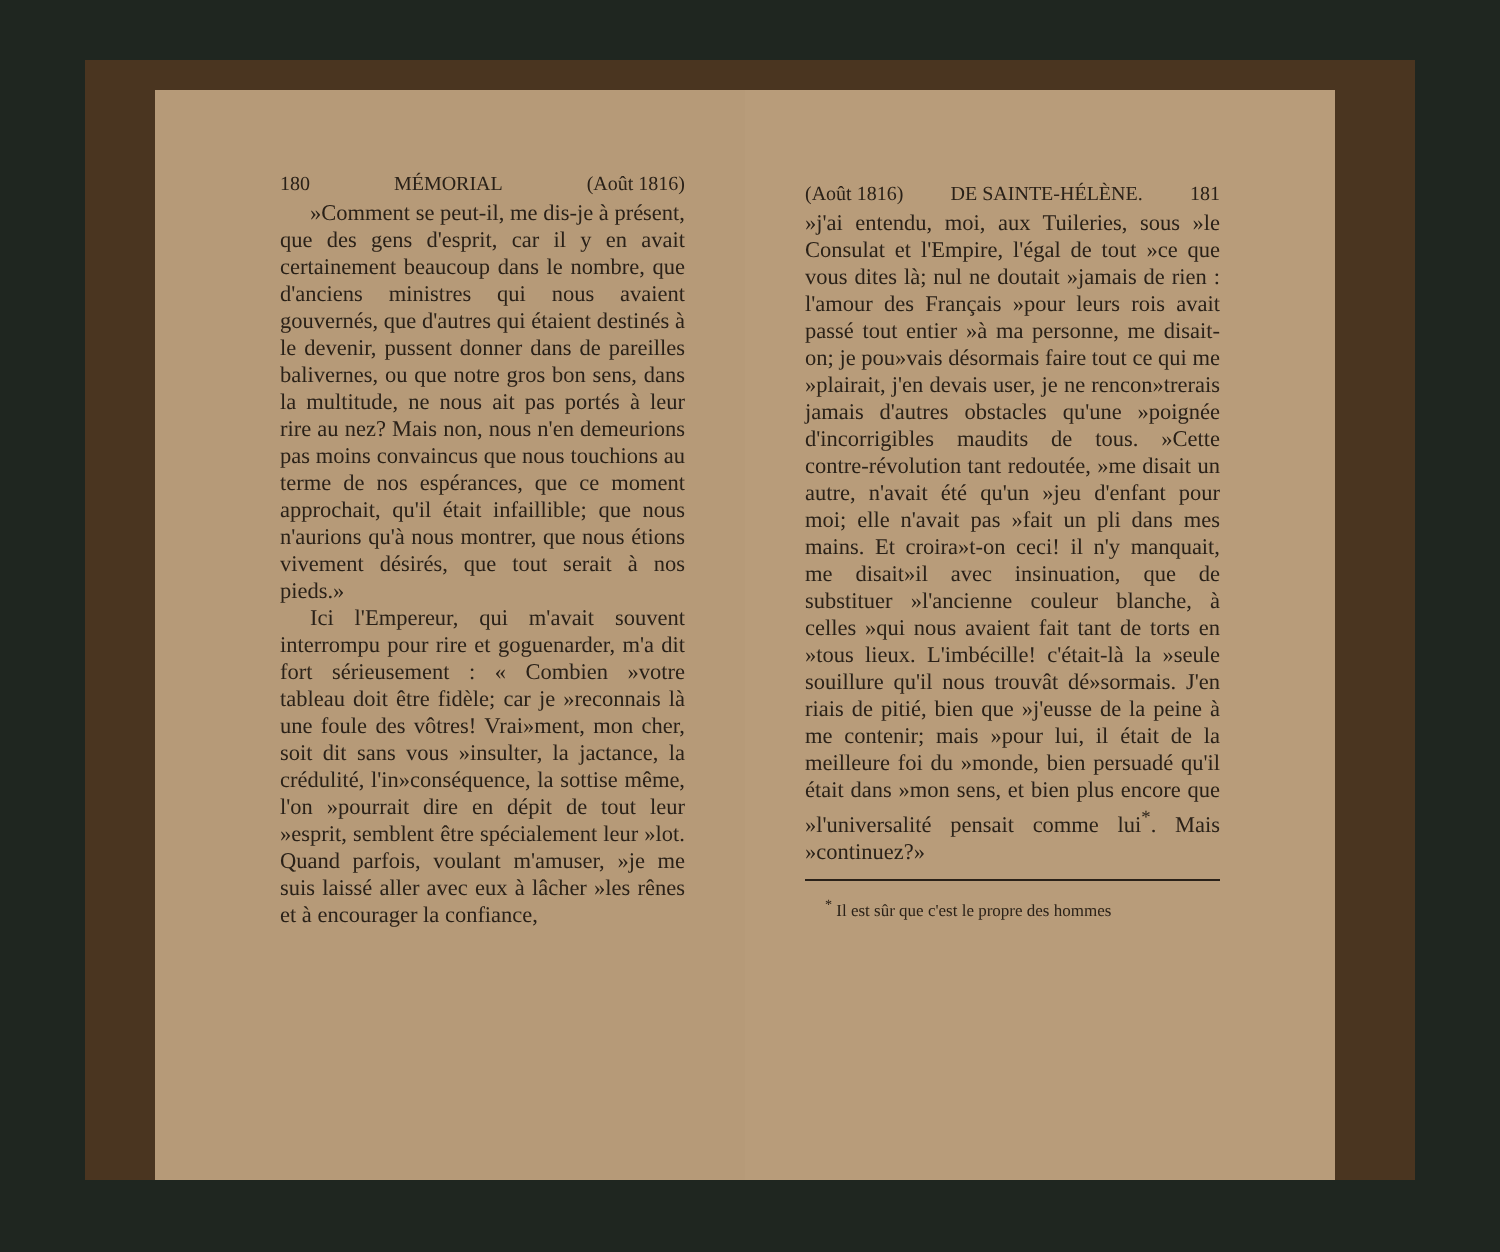180 MÉMORIAL (Août 1816)
»Comment se peut-il, me dis-je à présent, que des gens d'esprit, car il y en avait certainement beaucoup dans le nombre, que d'anciens ministres qui nous avaient gouvernés, que d'autres qui étaient destinés à le devenir, pussent donner dans de pareilles balivernes, ou que notre gros bon sens, dans la multitude, ne nous ait pas portés à leur rire au nez? Mais non, nous n'en demeurions pas moins convaincus que nous touchions au terme de nos espérances, que ce moment approchait, qu'il était infaillible; que nous n'aurions qu'à nous montrer, que nous étions vivement désirés, que tout serait à nos pieds.»
Ici l'Empereur, qui m'avait souvent interrompu pour rire et goguenarder, m'a dit fort sérieusement : « Combien »votre tableau doit être fidèle; car je »reconnais là une foule des vôtres! Vrai»ment, mon cher, soit dit sans vous »insulter, la jactance, la crédulité, l'in»conséquence, la sottise même, l'on »pourrait dire en dépit de tout leur »esprit, semblent être spécialement leur »lot. Quand parfois, voulant m'amuser, »je me suis laissé aller avec eux à lâcher »les rênes et à encourager la confiance,
(Août 1816) DE SAINTE-HÉLÈNE. 181
»j'ai entendu, moi, aux Tuileries, sous »le Consulat et l'Empire, l'égal de tout »ce que vous dites là; nul ne doutait »jamais de rien : l'amour des Français »pour leurs rois avait passé tout entier »à ma personne, me disait-on; je pou»vais désormais faire tout ce qui me »plairait, j'en devais user, je ne rencon»trerais jamais d'autres obstacles qu'une »poignée d'incorrigibles maudits de tous. »Cette contre-révolution tant redoutée, »me disait un autre, n'avait été qu'un »jeu d'enfant pour moi; elle n'avait pas »fait un pli dans mes mains. Et croira»t-on ceci! il n'y manquait, me disait»il avec insinuation, que de substituer »l'ancienne couleur blanche, à celles »qui nous avaient fait tant de torts en »tous lieux. L'imbécille! c'était-là la »seule souillure qu'il nous trouvât dé»sormais. J'en riais de pitié, bien que »j'eusse de la peine à me contenir; mais »pour lui, il était de la meilleure foi du »monde, bien persuadé qu'il était dans »mon sens, et bien plus encore que »l'universalité pensait comme lui<sup>*</sup>. Mais »continuez?»
<sup>*</sup> Il est sûr que c'est le propre des hommes